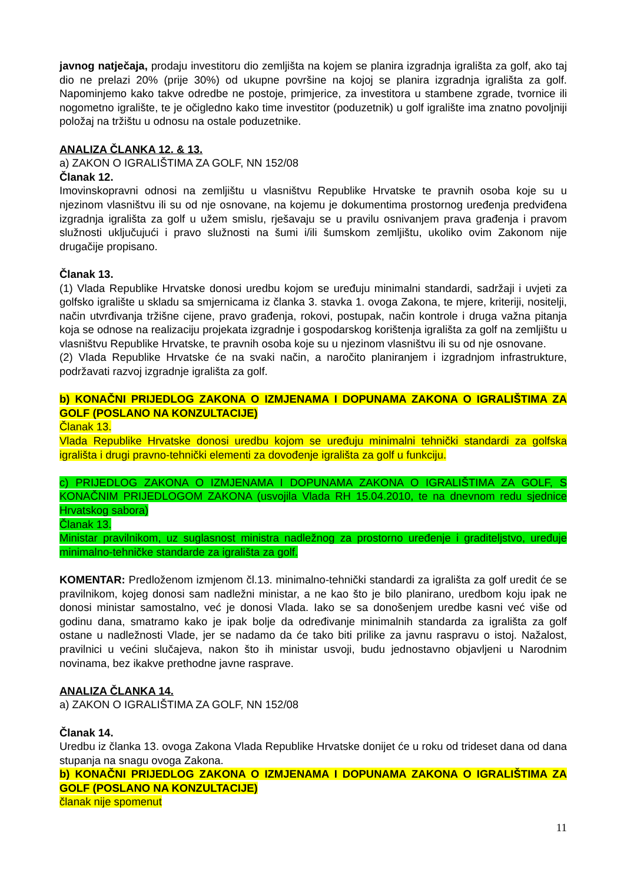javnog natječaja, prodaju investitoru dio zemljišta na kojem se planira izgradnja igrališta za golf, ako taj dio ne prelazi 20% (prije 30%) od ukupne površine na kojoj se planira izgradnja igrališta za golf. Napominjemo kako takve odredbe ne postoje, primjerice, za investitora u stambene zgrade, tvornice ili nogometno igralište, te je očigledno kako time investitor (poduzetnik) u golf igralište ima znatno povoljniji položaj na tržištu u odnosu na ostale poduzetnike.
ANALIZA ČLANKA 12. & 13.
a) ZAKON O IGRALIŠTIMA ZA GOLF, NN 152/08
Članak 12.
Imovinskopravni odnosi na zemljištu u vlasništvu Republike Hrvatske te pravnih osoba koje su u njezinom vlasništvu ili su od nje osnovane, na kojemu je dokumentima prostornog uređenja predviđena izgradnja igrališta za golf u užem smislu, rješavaju se u pravilu osnivanjem prava građenja i pravom služnosti uključujući i pravo služnosti na šumi i/ili šumskom zemljištu, ukoliko ovim Zakonom nije drugačije propisano.
Članak 13.
(1) Vlada Republike Hrvatske donosi uredbu kojom se uređuju minimalni standardi, sadržaji i uvjeti za golfsko igralište u skladu sa smjernicama iz članka 3. stavka 1. ovoga Zakona, te mjere, kriteriji, nositelji, način utvrđivanja tržišne cijene, pravo građenja, rokovi, postupak, način kontrole i druga važna pitanja koja se odnose na realizaciju projekata izgradnje i gospodarskog korištenja igrališta za golf na zemljištu u vlasništvu Republike Hrvatske, te pravnih osoba koje su u njezinom vlasništvu ili su od nje osnovane.
(2) Vlada Republike Hrvatske će na svaki način, a naročito planiranjem i izgradnjom infrastrukture, podržavati razvoj izgradnje igrališta za golf.
b) KONAČNI PRIJEDLOG ZAKONA O IZMJENAMA I DOPUNAMA ZAKONA O IGRALIŠTIMA ZA GOLF (POSLANO NA KONZULTACIJE)
Članak 13.
Vlada Republike Hrvatske donosi uredbu kojom se uređuju minimalni tehnički standardi za golfska igrališta i drugi pravno-tehnički elementi za dovođenje igrališta za golf u funkciju.
c) PRIJEDLOG ZAKONA O IZMJENAMA I DOPUNAMA ZAKONA O IGRALIŠTIMA ZA GOLF, S KONAČNIM PRIJEDLOGOM ZAKONA (usvojila Vlada RH 15.04.2010, te na dnevnom redu sjednice Hrvatskog sabora)
Članak 13.
Ministar pravilnikom, uz suglasnost ministra nadležnog za prostorno uređenje i graditeljstvo, uređuje minimalno-tehničke standarde za igrališta za golf.
KOMENTAR: Predloženom izmjenom čl.13. minimalno-tehnički standardi za igrališta za golf uredit će se pravilnikom, kojeg donosi sam nadležni ministar, a ne kao što je bilo planirano, uredbom koju ipak ne donosi ministar samostalno, već je donosi Vlada. Iako se sa donošenjem uredbe kasni već više od godinu dana, smatramo kako je ipak bolje da određivanje minimalnih standarda za igrališta za golf ostane u nadležnosti Vlade, jer se nadamo da će tako biti prilike za javnu raspravu o istoj. Nažalost, pravilnici u većini slučajeva, nakon što ih ministar usvoji, budu jednostavno objavljeni u Narodnim novinama, bez ikakve prethodne javne rasprave.
ANALIZA ČLANKA 14.
a) ZAKON O IGRALIŠTIMA ZA GOLF, NN 152/08
Članak 14.
Uredbu iz članka 13. ovoga Zakona Vlada Republike Hrvatske donijet će u roku od trideset dana od dana stupanja na snagu ovoga Zakona.
b) KONAČNI PRIJEDLOG ZAKONA O IZMJENAMA I DOPUNAMA ZAKONA O IGRALIŠTIMA ZA GOLF (POSLANO NA KONZULTACIJE)
članak nije spomenut
11